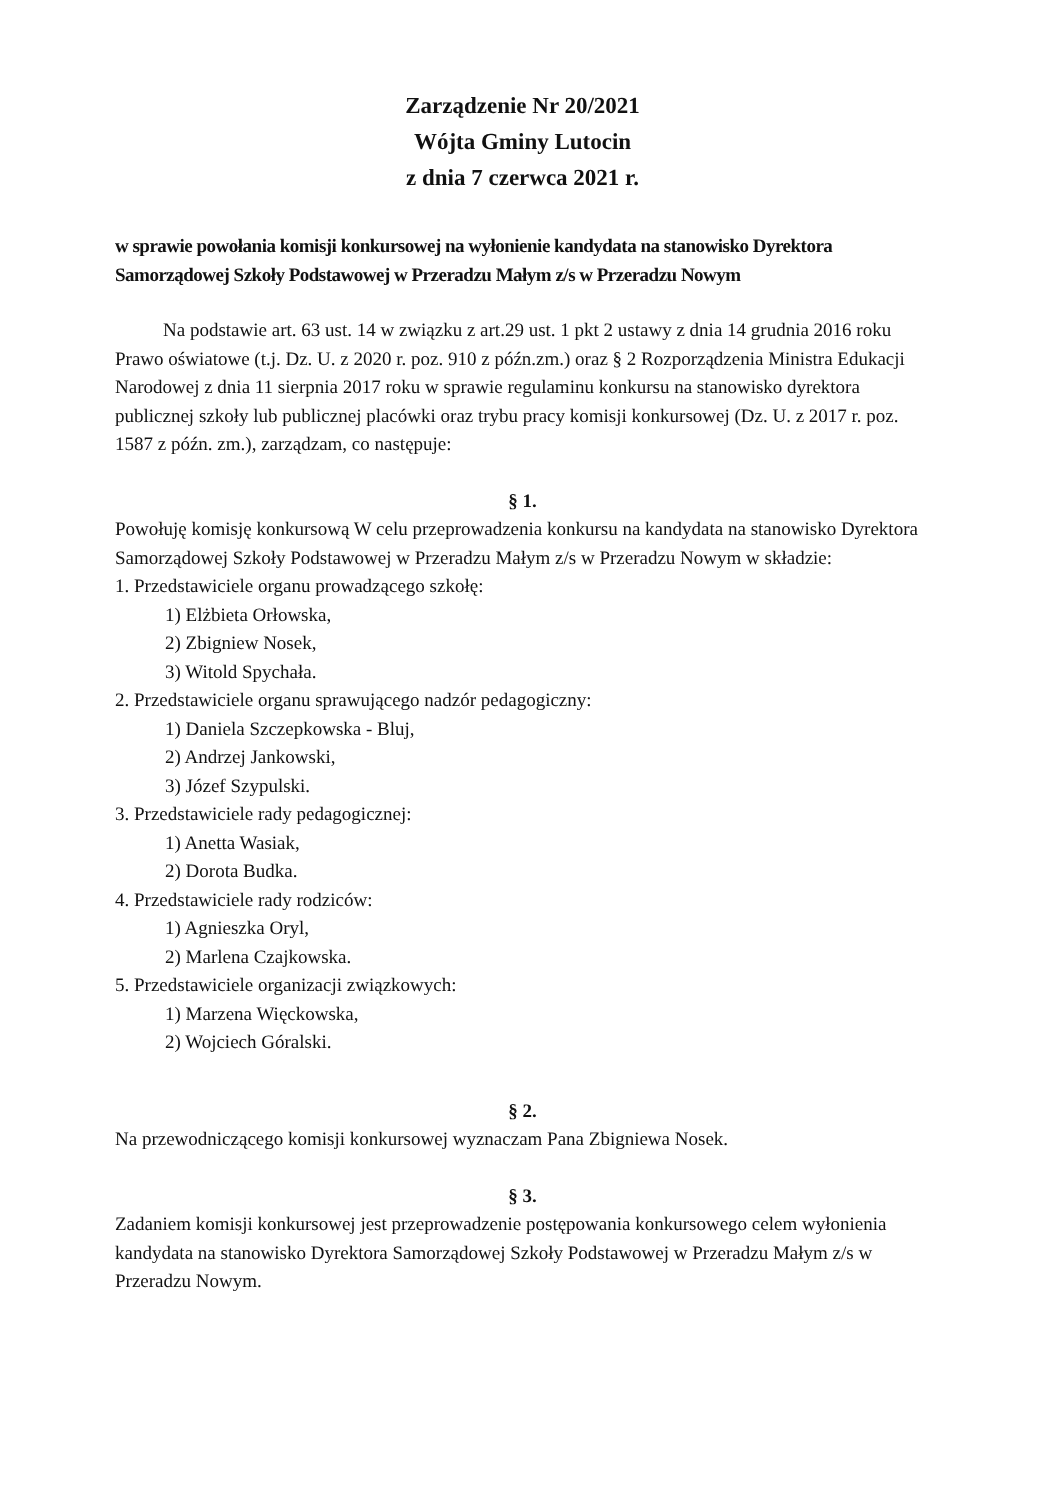Zarządzenie Nr 20/2021
Wójta Gminy Lutocin
z dnia 7 czerwca 2021 r.
w sprawie powołania komisji konkursowej na wyłonienie kandydata na stanowisko Dyrektora Samorządowej Szkoły Podstawowej w Przeradzu Małym z/s w Przeradzu Nowym
Na podstawie art. 63 ust. 14 w związku z art.29 ust. 1 pkt 2 ustawy z dnia 14 grudnia 2016 roku Prawo oświatowe (t.j. Dz. U. z 2020 r. poz. 910 z późn.zm.) oraz § 2 Rozporządzenia Ministra Edukacji Narodowej z dnia 11 sierpnia 2017 roku w sprawie regulaminu konkursu na stanowisko dyrektora publicznej szkoły lub publicznej placówki oraz trybu pracy komisji konkursowej (Dz. U. z 2017 r. poz. 1587 z późn. zm.), zarządzam, co następuje:
§ 1.
Powołuję komisję konkursową W celu przeprowadzenia konkursu na kandydata na stanowisko Dyrektora Samorządowej Szkoły Podstawowej w Przeradzu Małym z/s w Przeradzu Nowym w składzie:
1. Przedstawiciele organu prowadzącego szkołę:
1) Elżbieta Orłowska,
2) Zbigniew Nosek,
3) Witold Spychała.
2. Przedstawiciele organu sprawującego nadzór pedagogiczny:
1) Daniela Szczepkowska - Bluj,
2) Andrzej Jankowski,
3) Józef Szypulski.
3. Przedstawiciele rady pedagogicznej:
1) Anetta Wasiak,
2) Dorota Budka.
4. Przedstawiciele rady rodziców:
1) Agnieszka Oryl,
2) Marlena Czajkowska.
5. Przedstawiciele organizacji związkowych:
1) Marzena Więckowska,
2) Wojciech Góralski.
§ 2.
Na przewodniczącego komisji konkursowej wyznaczam Pana Zbigniewa Nosek.
§ 3.
Zadaniem komisji konkursowej jest przeprowadzenie postępowania konkursowego celem wyłonienia kandydata na stanowisko Dyrektora Samorządowej Szkoły Podstawowej w Przeradzu Małym z/s w Przeradzu Nowym.